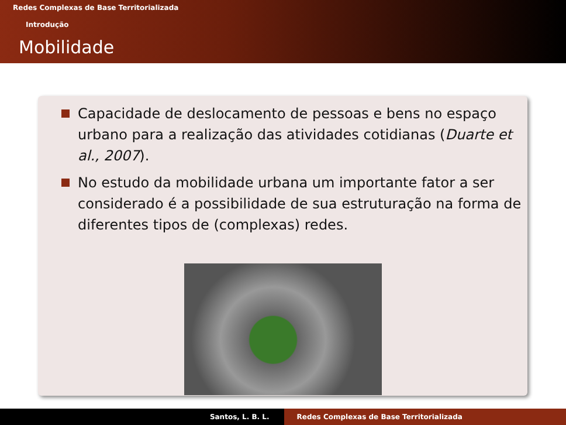Redes Complexas de Base Territorializada
Introdução
Mobilidade
Capacidade de deslocamento de pessoas e bens no espaço urbano para a realização das atividades cotidianas (Duarte et al., 2007).
No estudo da mobilidade urbana um importante fator a ser considerado é a possibilidade de sua estruturação na forma de diferentes tipos de (complexas) redes.
Santos, L. B. L. Redes Complexas de Base Territorializada